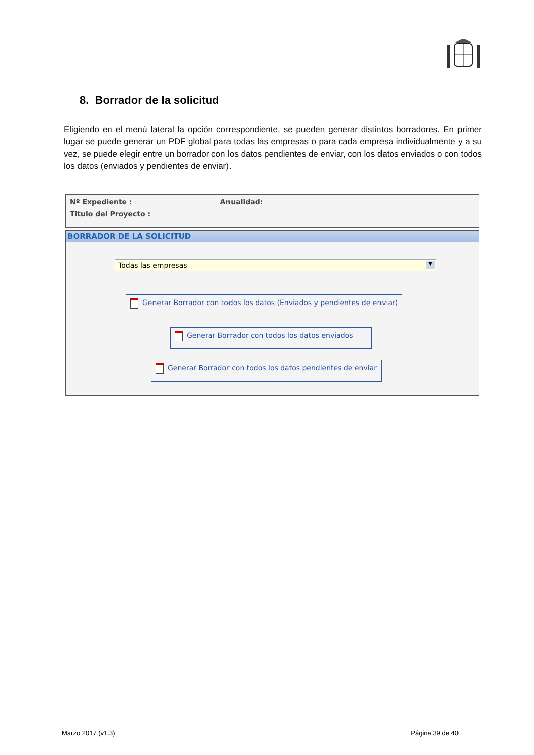8. Borrador de la solicitud
Eligiendo en el menú lateral la opción correspondiente, se pueden generar distintos borradores. En primer lugar se puede generar un PDF global para todas las empresas o para cada empresa individualmente y a su vez, se puede elegir entre un borrador con los datos pendientes de enviar, con los datos enviados o con todos los datos (enviados y pendientes de enviar).
Nº Expediente : Anualidad:
Titulo del Proyecto :
BORRADOR DE LA SOLICITUD
Todas las empresas ▼
Generar Borrador con todos los datos (Enviados y pendientes de enviar)
Generar Borrador con todos los datos enviados
Generar Borrador con todos los datos pendientes de enviar
Marzo 2017 (v1.3) Página 39 de 40